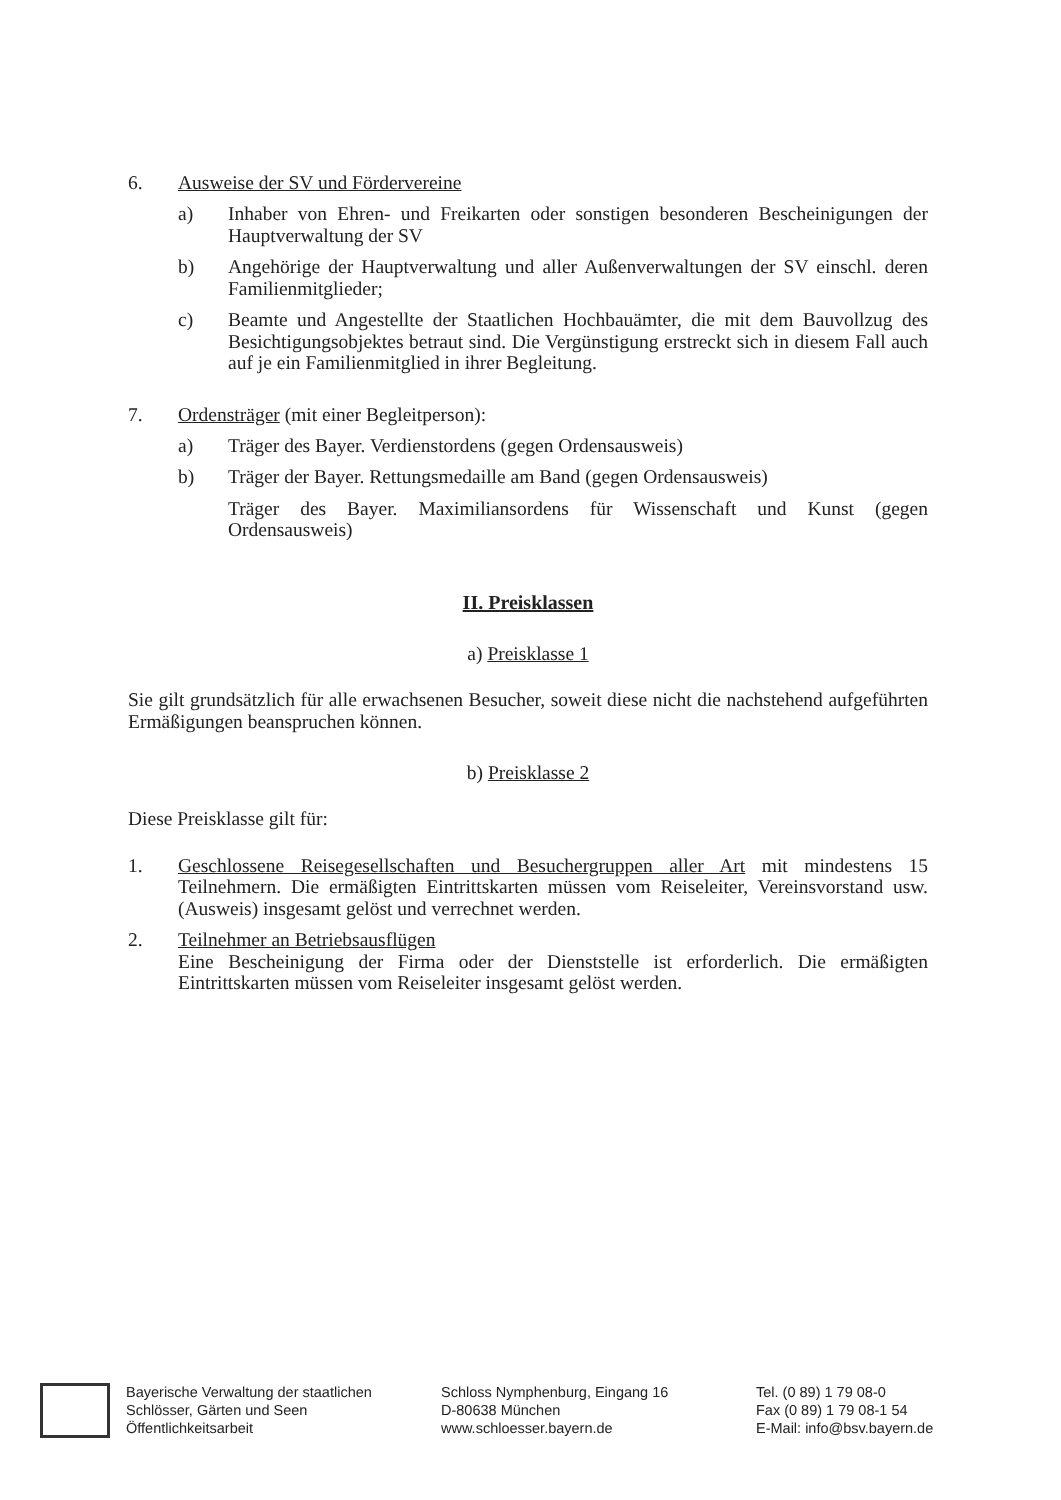6. Ausweise der SV und Fördervereine
a) Inhaber von Ehren- und Freikarten oder sonstigen besonderen Bescheinigungen der Hauptverwaltung der SV
b) Angehörige der Hauptverwaltung und aller Außenverwaltungen der SV einschl. deren Familienmitglieder;
c) Beamte und Angestellte der Staatlichen Hochbauämter, die mit dem Bauvollzug des Besichtigungsobjektes betraut sind. Die Vergünstigung erstreckt sich in diesem Fall auch auf je ein Familienmitglied in ihrer Begleitung.
7. Ordensträger (mit einer Begleitperson):
a) Träger des Bayer. Verdienstordens (gegen Ordensausweis)
b) Träger der Bayer. Rettungsmedaille am Band (gegen Ordensausweis)
Träger des Bayer. Maximiliansordens für Wissenschaft und Kunst (gegen Ordensausweis)
II. Preisklassen
a) Preisklasse 1
Sie gilt grundsätzlich für alle erwachsenen Besucher, soweit diese nicht die nachstehend aufgeführten Ermäßigungen beanspruchen können.
b) Preisklasse 2
Diese Preisklasse gilt für:
1. Geschlossene Reisegesellschaften und Besuchergruppen aller Art mit mindestens 15 Teilnehmern. Die ermäßigten Eintrittskarten müssen vom Reiseleiter, Vereinsvorstand usw. (Ausweis) insgesamt gelöst und verrechnet werden.
2. Teilnehmer an Betriebsausflügen
Eine Bescheinigung der Firma oder der Dienststelle ist erforderlich. Die ermäßigten Eintrittskarten müssen vom Reiseleiter insgesamt gelöst werden.
Bayerische Verwaltung der staatlichen
Schlösser, Gärten und Seen
Öffentlichkeitsarbeit
Schloss Nymphenburg, Eingang 16
D-80638 München
www.schloesser.bayern.de
Tel. (0 89) 1 79 08-0
Fax (0 89) 1 79 08-1 54
E-Mail: info@bsv.bayern.de